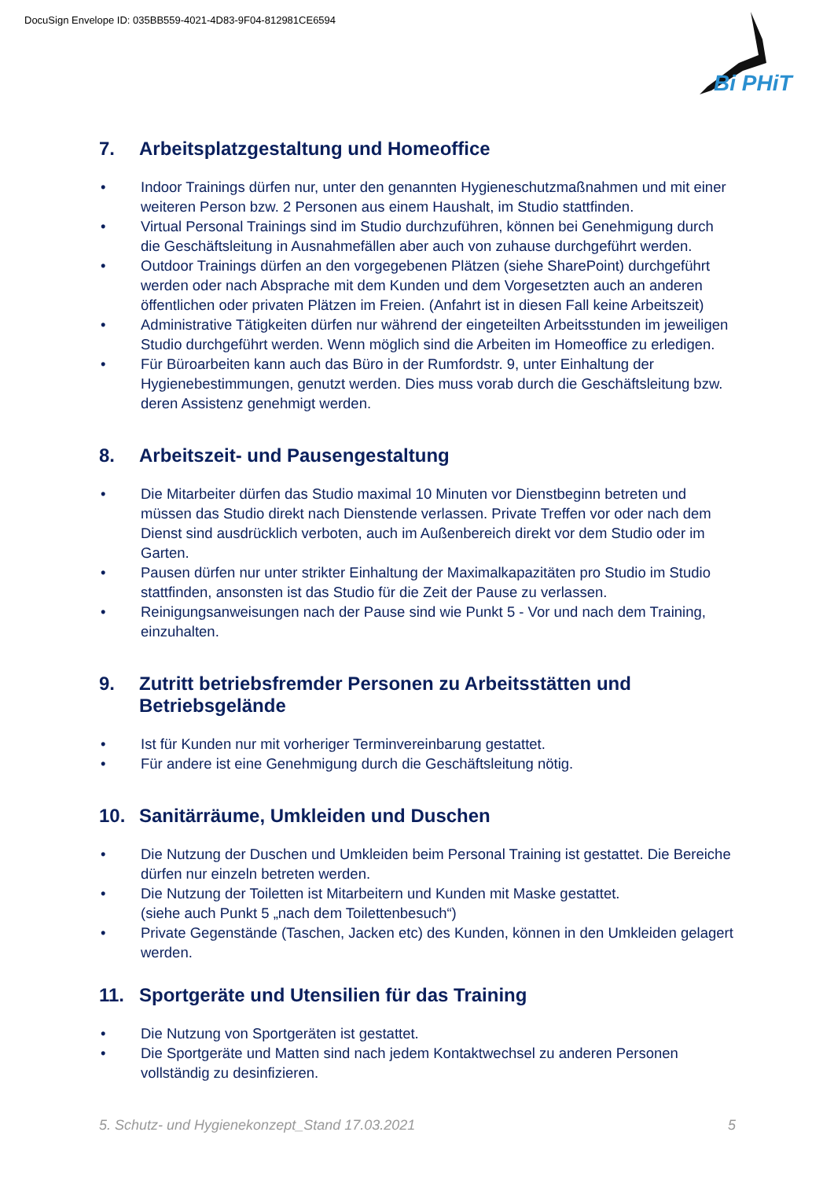DocuSign Envelope ID: 035BB559-4021-4D83-9F04-812981CE6594
Bi PHiT
7. Arbeitsplatzgestaltung und Homeoffice
• Indoor Trainings dürfen nur, unter den genannten Hygieneschutzmaßnahmen und mit einer weiteren Person bzw. 2 Personen aus einem Haushalt, im Studio stattfinden.
• Virtual Personal Trainings sind im Studio durchzuführen, können bei Genehmigung durch die Geschäftsleitung in Ausnahmefällen aber auch von zuhause durchgeführt werden.
• Outdoor Trainings dürfen an den vorgegebenen Plätzen (siehe SharePoint) durchgeführt werden oder nach Absprache mit dem Kunden und dem Vorgesetzten auch an anderen öffentlichen oder privaten Plätzen im Freien. (Anfahrt ist in diesen Fall keine Arbeitszeit)
• Administrative Tätigkeiten dürfen nur während der eingeteilten Arbeitsstunden im jeweiligen Studio durchgeführt werden. Wenn möglich sind die Arbeiten im Homeoffice zu erledigen.
• Für Büroarbeiten kann auch das Büro in der Rumfordstr. 9, unter Einhaltung der Hygienebestimmungen, genutzt werden. Dies muss vorab durch die Geschäftsleitung bzw. deren Assistenz genehmigt werden.
8. Arbeitszeit- und Pausengestaltung
• Die Mitarbeiter dürfen das Studio maximal 10 Minuten vor Dienstbeginn betreten und müssen das Studio direkt nach Dienstende verlassen. Private Treffen vor oder nach dem Dienst sind ausdrücklich verboten, auch im Außenbereich direkt vor dem Studio oder im Garten.
• Pausen dürfen nur unter strikter Einhaltung der Maximalkapazitäten pro Studio im Studio stattfinden, ansonsten ist das Studio für die Zeit der Pause zu verlassen.
• Reinigungsanweisungen nach der Pause sind wie Punkt 5 - Vor und nach dem Training, einzuhalten.
9. Zutritt betriebsfremder Personen zu Arbeitsstätten und Betriebsgelände
• Ist für Kunden nur mit vorheriger Terminvereinbarung gestattet.
• Für andere ist eine Genehmigung durch die Geschäftsleitung nötig.
10. Sanitärräume, Umkleiden und Duschen
• Die Nutzung der Duschen und Umkleiden beim Personal Training ist gestattet. Die Bereiche dürfen nur einzeln betreten werden.
• Die Nutzung der Toiletten ist Mitarbeitern und Kunden mit Maske gestattet.
(siehe auch Punkt 5 „nach dem Toilettenbesuch“)
• Private Gegenstände (Taschen, Jacken etc) des Kunden, können in den Umkleiden gelagert werden.
11. Sportgeräte und Utensilien für das Training
• Die Nutzung von Sportgeräten ist gestattet.
• Die Sportgeräte und Matten sind nach jedem Kontaktwechsel zu anderen Personen vollständig zu desinfizieren.
5. Schutz- und Hygienekonzept_Stand 17.03.2021 5